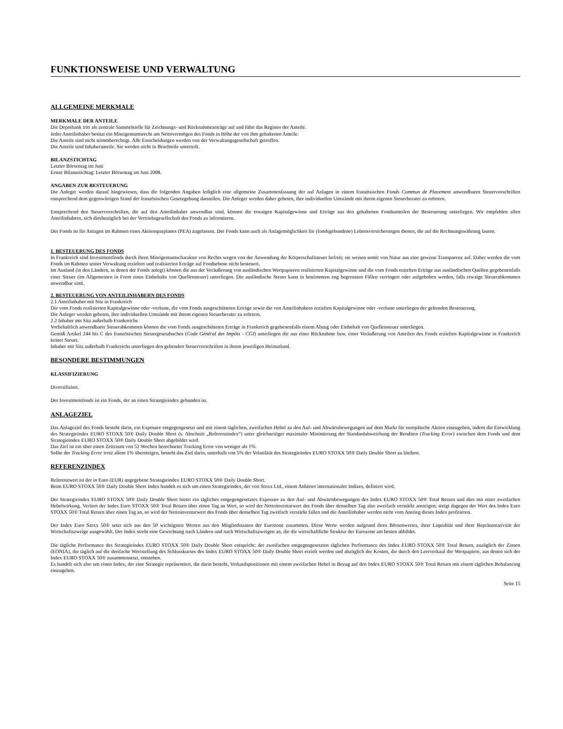FUNKTIONSWEISE UND VERWALTUNG
ALLGEMEINE MERKMALE
MERKMALE DER ANTEILE
Die Depotbank tritt als zentrale Sammelstelle für Zeichnungs- und Rücknahmeanträge auf und führt das Register der Anteile.
Jeder Anteilinhaber besitzt ein Miteigentumsrecht am Nettovermögen des Fonds in Höhe der von ihm gehaltenen Anteile.
Die Anteile sind nicht stimmberechtigt. Alle Entscheidungen werden von der Verwaltungsgesellschaft getroffen.
Die Anteile sind Inhaberanteile. Sie werden nicht in Bruchteile unterteilt.
BILANZSTICHTAG
Letzter Börsentag im Juni
Erster Bilanzstichtag: Letzter Börsentag im Juni 2008.
ANGABEN ZUR BESTEUERUNG
Die Anleger werden darauf hingewiesen, dass die folgenden Angaben lediglich eine allgemeine Zusammenfassung der auf Anlagen in einem französischen Fonds Commun de Placement anwendbaren Steuervorschriften entsprechend dem gegenwärtigen Stand der französischen Gesetzgebung darstellen. Die Anleger werden daher gebeten, ihre individuellen Umstände mit ihrem eigenen Steuerberater zu erörtern.
Entsprechend den Steuervorschriften, die auf den Anteilinhaber anwendbar sind, können die etwaigen Kapitalgewinne und Erträge aus den gehaltenen Fondsanteilen der Besteuerung unterliegen. Wir empfehlen allen Anteilinhabern, sich diesbezüglich bei der Vertriebsgesellschaft des Fonds zu informieren.
Der Fonds ist für Anlagen im Rahmen eines Aktiensparplanes (PEA) zugelassen. Der Fonds kann auch als Anlagemöglichkeit für (fondsgebundene) Lebensversicherungen dienen, die auf die Rechnungswährung lauten.
1. BESTEUERUNG DES FONDS
In Frankreich sind Investmentfonds durch ihren Miteigentumscharakter von Rechts wegen von der Anwendung der Körperschaftsteuer befreit; sie weisen somit von Natur aus eine gewisse Transparenz auf. Daher werden die vom Fonds im Rahmen seiner Verwaltung erzielten und realisierten Erträge auf Fondsebene nicht besteuert.
Im Ausland (in den Ländern, in denen der Fonds anlegt) können die aus der Veräußerung von ausländischen Wertpapieren realisierten Kapitalgewinne und die vom Fonds erzielten Erträge aus ausländischen Quellen gegebenenfalls einer Steuer (im Allgemeinen in Form eines Einbehalts von Quellensteuer) unterliegen. Die ausländische Steuer kann in bestimmten eng begrenzten Fällen verringert oder aufgehoben werden, falls etwaige Steuerabkommen anwendbar sind.
2. BESTEUERUNG VON ANTEILINHABERN DES FONDS
2.1 Anteilinhaber mit Sitz in Frankreich
Die vom Fonds realisierten Kapitalgewinne oder -verluste, die vom Fonds ausgeschütteten Erträge sowie die von Anteilinhabern erzielten Kapitalgewinne oder -verluste unterliegen der geltenden Besteuerung.
Die Anleger werden gebeten, ihre individuellen Umstände mit ihrem eigenen Steuerberater zu erörtern.
2.2 Inhaber mit Sitz außerhalb Frankreichs
Vorbehaltlich anwendbarer Steuerabkommen können die vom Fonds ausgeschütteten Erträge in Frankreich gegebenenfalls einem Abzug oder Einbehalt von Quellensteuer unterliegen.
Gemäß Artikel 244 bis C des französischen Steuergesetzbuches (Code Général des Impôts - CGI) unterliegen die aus einer Rücknahme bzw. einer Veräußerung von Anteilen des Fonds erzielten Kapitalgewinne in Frankreich keiner Steuer.
Inhaber mit Sitz außerhalb Frankreichs unterliegen den geltenden Steuervorschriften in ihrem jeweiligen Heimatland.
BESONDERE BESTIMMUNGEN
KLASSIFIZIERUNG
Diversifiziert.
Der Investmentfonds ist ein Fonds, der an einen Strategieindex gebunden ist.
ANLAGEZIEL
Das Anlageziel des Fonds besteht darin, ein Exposure entgegengesetzt und mit einem täglichen, zweifachen Hebel zu den Auf- und Abwärtsbewegungen auf dem Markt für europäische Aktien einzugehen, indem die Entwicklung des Strategieindex EURO STOXX 50® Daily Double Short (s. Abschnitt „Referenzindex“) unter gleichzeitiger maximaler Minimierung der Standardabweichung der Renditen (Tracking Error) zwischen dem Fonds und dem Strategieindex EURO STOXX 50® Daily Double Short abgebildet wird.
Das Ziel ist ein über einen Zeitraum von 52 Wochen berechneter Tracking Error von weniger als 1%.
Sollte der Tracking Error trotz allem 1% übersteigen, besteht das Ziel darin, unterhalb von 5% der Volatilität des Strategieindex EURO STOXX 50® Daily Double Short zu bleiben.
REFERENZINDEX
Referenzwert ist der in Euro (EUR) angegebene Strategieindex EURO STOXX 50® Daily Double Short.
Beim EURO STOXX 50® Daily Double Short Index handelt es sich um einen Strategieindex, der von Stoxx Ltd., einem Anbieter internationaler Indizes, definiert wird.
Der Strategieindex EURO STOXX 50® Daily Double Short bietet ein tägliches entgegengesetztes Exposure zu den Auf- und Abwärtsbewegungen des Index EURO STOXX 50® Total Return und dies mit einer zweifachen Hebelwirkung. Verliert der Index Euro STOXX 50® Total Return über einen Tag an Wert, so wird der Nettoinventarwert des Fonds über denselben Tag also zweifach verstärkt ansteigen; steigt dagegen der Wert des Index Euro STOXX 50® Total Return über einen Tag an, so wird der Nettoinventarwert des Fonds über denselben Tag zweifach verstärkt fallen und die Anteilinhaber werden nicht vom Anstieg dieses Index profitieren.
Der Index Euro Stoxx 50® setzt sich aus den 50 wichtigsten Werten aus den Mitgliedstaaten der Eurozone zusammen. Diese Werte werden aufgrund ihres Börsenwertes, ihrer Liquidität und ihrer Repräsentativität der Wirtschaftszweige ausgewählt. Der Index strebt eine Gewichtung nach Ländern und nach Wirtschaftszweigen an, die die wirtschaftliche Struktur der Eurozone am besten abbildet.
Die tägliche Performance des Strategieindex EURO STOXX 50® Daily Double Short entspricht: der zweifachen entgegengesetzten täglichen Performance des Index EURO STOXX 50® Total Return, zuzüglich der Zinsen (EONIA), die täglich auf die dreifache Wertstellung des Schlusskurses des Index EURO STOXX 50® Daily Double Short erzielt werden und abzüglich der Kosten, die durch den Leerverkauf der Wertpapiere, aus denen sich der Index EURO STOXX 50® zusammensetzt, entstehen.
Es handelt sich also um einen Index, der eine Strategie repräsentiert, die darin besteht, Verkaufspositionen mit einem zweifachen Hebel in Bezug auf den Index EURO STOXX 50® Total Return mit einem täglichen Rebalancing einzugehen.
Seite 15